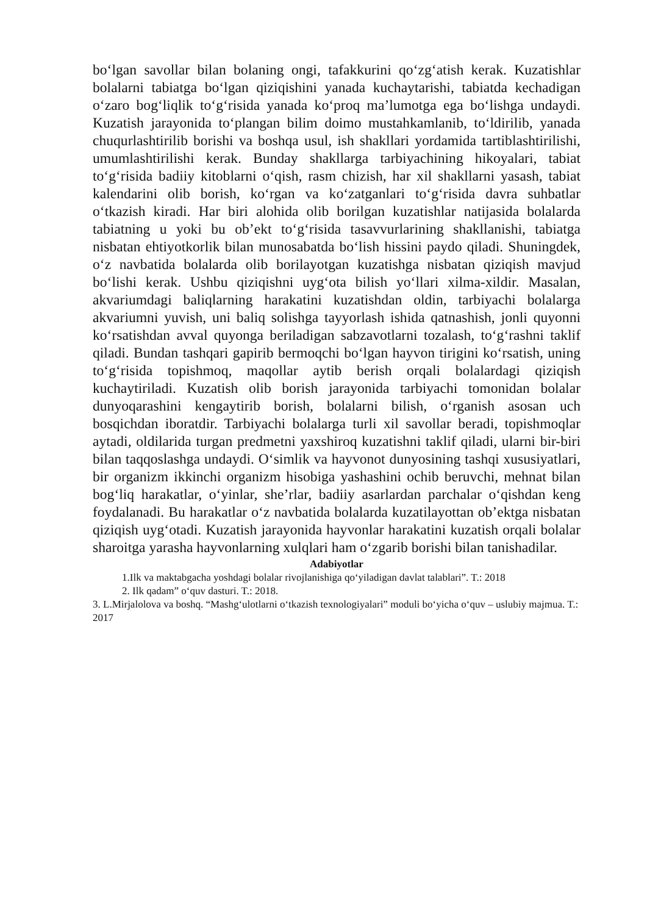bo‘lgan savollar bilan bolaning ongi, tafakkurini qo‘zg‘atish kerak. Kuzatishlar bolalarni tabiatga bo‘lgan qiziqishini yanada kuchaytarishi, tabiatda kechadigan o‘zaro bog‘liqlik to‘g‘risida yanada ko‘proq ma’lumotga ega bo‘lishga undaydi. Kuzatish jarayonida to‘plangan bilim doimo mustahkamlanib, to‘ldirilib, yanada chuqurlashtirilib borishi va boshqa usul, ish shakllari yordamida tartiblashtirilishi, umumlashtirilishi kerak. Bunday shakllarga tarbiyachining hikoyalari, tabiat to‘g‘risida badiiy kitoblarni o‘qish, rasm chizish, har xil shakllarni yasash, tabiat kalendarini olib borish, ko‘rgan va ko‘zatganlari to‘g‘risida davra suhbatlar o‘tkazish kiradi. Har biri alohida olib borilgan kuzatishlar natijasida bolalarda tabiatning u yoki bu ob’ekt to‘g‘risida tasavvurlarining shakllanishi, tabiatga nisbatan ehtiyotkorlik bilan munosabatda bo‘lish hissini paydo qiladi. Shuningdek, o‘z navbatida bolalarda olib borilayotgan kuzatishga nisbatan qiziqish mavjud bo‘lishi kerak. Ushbu qiziqishni uyg‘ota bilish yo‘llari xilma-xildir. Masalan, akvariumdagi baliqlarning harakatini kuzatishdan oldin, tarbiyachi bolalarga akvariumni yuvish, uni baliq solishga tayyorlash ishida qatnashish, jonli quyonni ko‘rsatishdan avval quyonga beriladigan sabzavotlarni tozalash, to‘g‘rashni taklif qiladi. Bundan tashqari gapirib bermoqchi bo‘lgan hayvon tirigini ko‘rsatish, uning to‘g‘risida topishmoq, maqollar aytib berish orqali bolalardagi qiziqish kuchaytiriladi. Kuzatish olib borish jarayonida tarbiyachi tomonidan bolalar dunyoqarashini kengaytirib borish, bolalarni bilish, o‘rganish asosan uch bosqichdan iboratdir. Tarbiyachi bolalarga turli xil savollar beradi, topishmoqlar aytadi, oldilarida turgan predmetni yaxshiroq kuzatishni taklif qiladi, ularni bir-biri bilan taqqoslashga undaydi. O‘simlik va hayvonot dunyosining tashqi xususiyatlari, bir organizm ikkinchi organizm hisobiga yashashini ochib beruvchi, mehnat bilan bog‘liq harakatlar, o‘yinlar, she’rlar, badiiy asarlardan parchalar o‘qishdan keng foydalanadi. Bu harakatlar o‘z navbatida bolalarda kuzatilayottan ob’ektga nisbatan qiziqish uyg‘otadi. Kuzatish jarayonida hayvonlar harakatini kuzatish orqali bolalar sharoitga yarasha hayvonlarning xulqlari ham o‘zgarib borishi bilan tanishadilar.
Adabiyotlar
1.Ilk va maktabgacha yoshdagi bolalar rivojlanishiga qo‘yiladigan davlat talablari”. T.: 2018
2. Ilk qadam” o‘quv dasturi. T.: 2018.
3. L.Mirjalolova va boshq. “Mashg‘ulotlarni o‘tkazish texnologiyalari” moduli bo‘yicha o‘quv – uslubiy majmua. T.: 2017